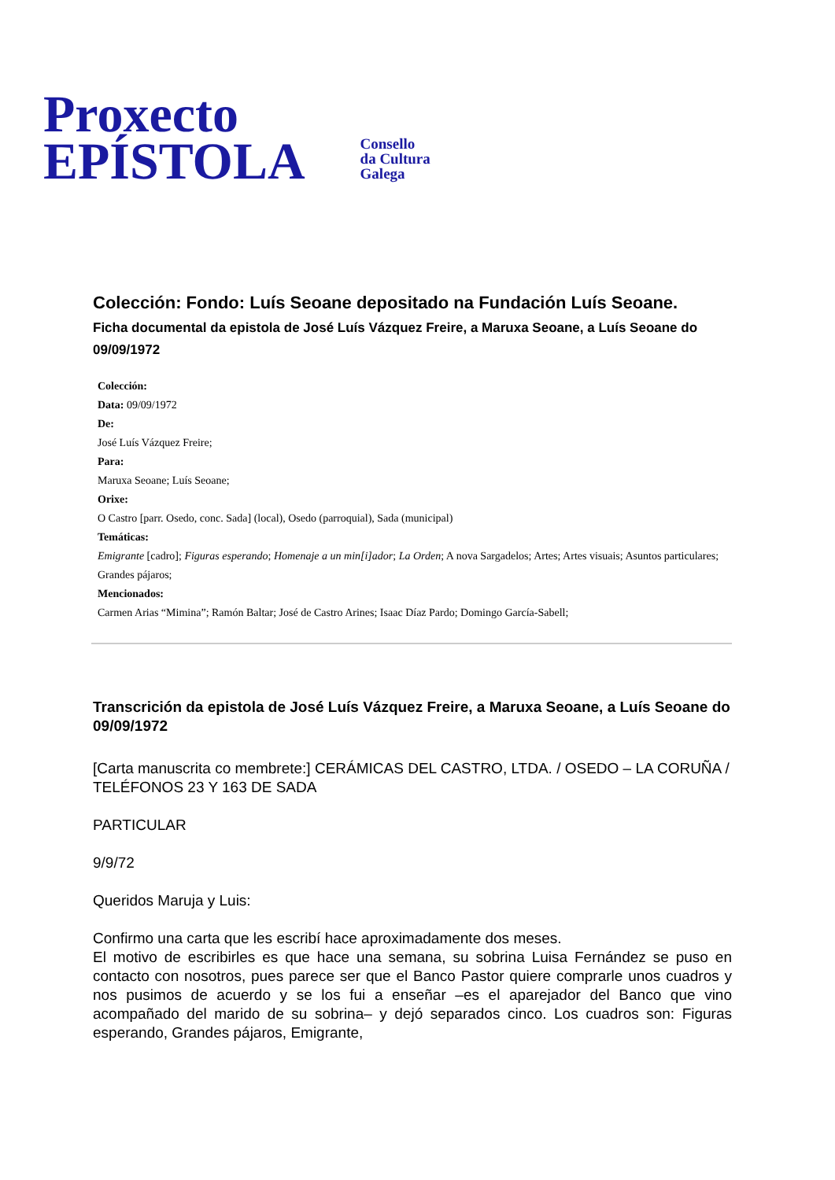Proxecto
EPÍSTOLA
Consello
da Cultura
Galega
Colección: Fondo: Luís Seoane depositado na Fundación Luís Seoane.
Ficha documental da epistola de José Luís Vázquez Freire, a Maruxa Seoane, a Luís Seoane do 09/09/1972
Colección:
Data: 09/09/1972
De:
José Luís Vázquez Freire;
Para:
Maruxa Seoane; Luís Seoane;
Orixe:
O Castro [parr. Osedo, conc. Sada] (local), Osedo (parroquial), Sada (municipal)
Temáticas:
Emigrante [cadro]; Figuras esperando; Homenaje a un min[i]ador; La Orden; A nova Sargadelos; Artes; Artes visuais; Asuntos particulares; Grandes pájaros;
Mencionados:
Carmen Arias “Mimina”; Ramón Baltar; José de Castro Arines; Isaac Díaz Pardo; Domingo García-Sabell;
Transcrición da epistola de José Luís Vázquez Freire, a Maruxa Seoane, a Luís Seoane do 09/09/1972
[Carta manuscrita co membrete:] CERÁMICAS DEL CASTRO, LTDA. / OSEDO – LA CORUÑA / TELÉFONOS 23 Y 163 DE SADA
PARTICULAR
9/9/72
Queridos Maruja y Luis:
Confirmo una carta que les escribí hace aproximadamente dos meses.
El motivo de escribirles es que hace una semana, su sobrina Luisa Fernández se puso en contacto con nosotros, pues parece ser que el Banco Pastor quiere comprarle unos cuadros y nos pusimos de acuerdo y se los fui a enseñar –es el aparejador del Banco que vino acompañado del marido de su sobrina– y dejó separados cinco. Los cuadros son: Figuras esperando, Grandes pájaros, Emigrante,